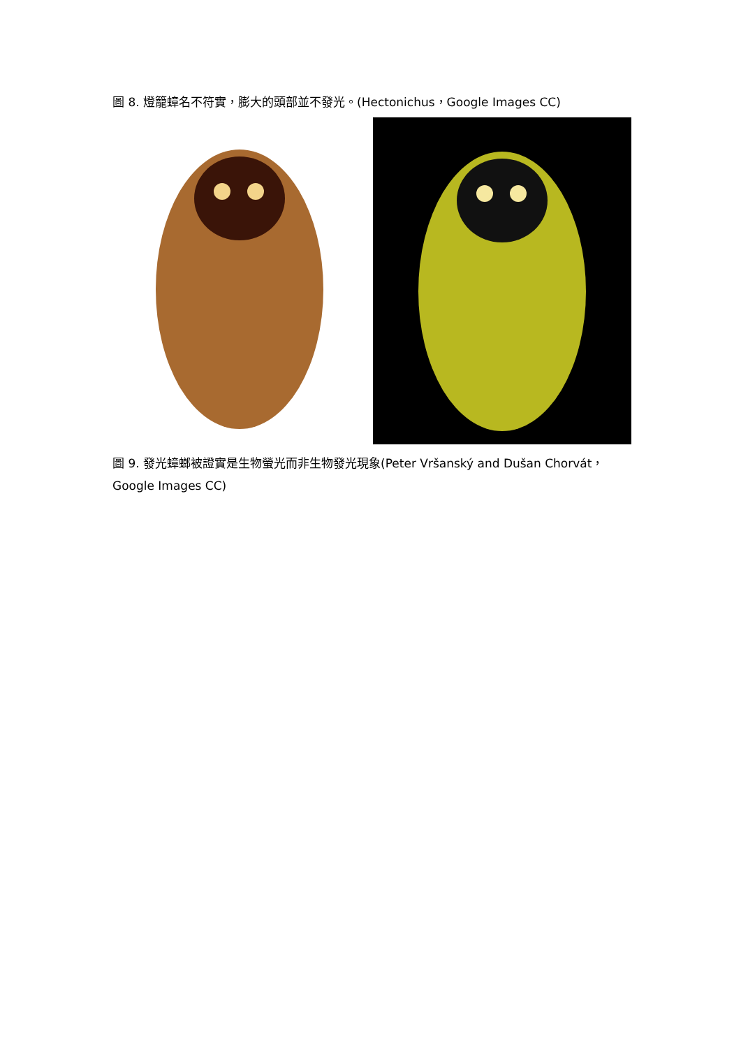圖 8. 燈籠蟑名不符實，膨大的頭部並不發光。(Hectonichus，Google Images CC)
圖 9. 發光蟑螂被證實是生物螢光而非生物發光現象(Peter Vršanský and Dušan Chorvát，Google Images CC)